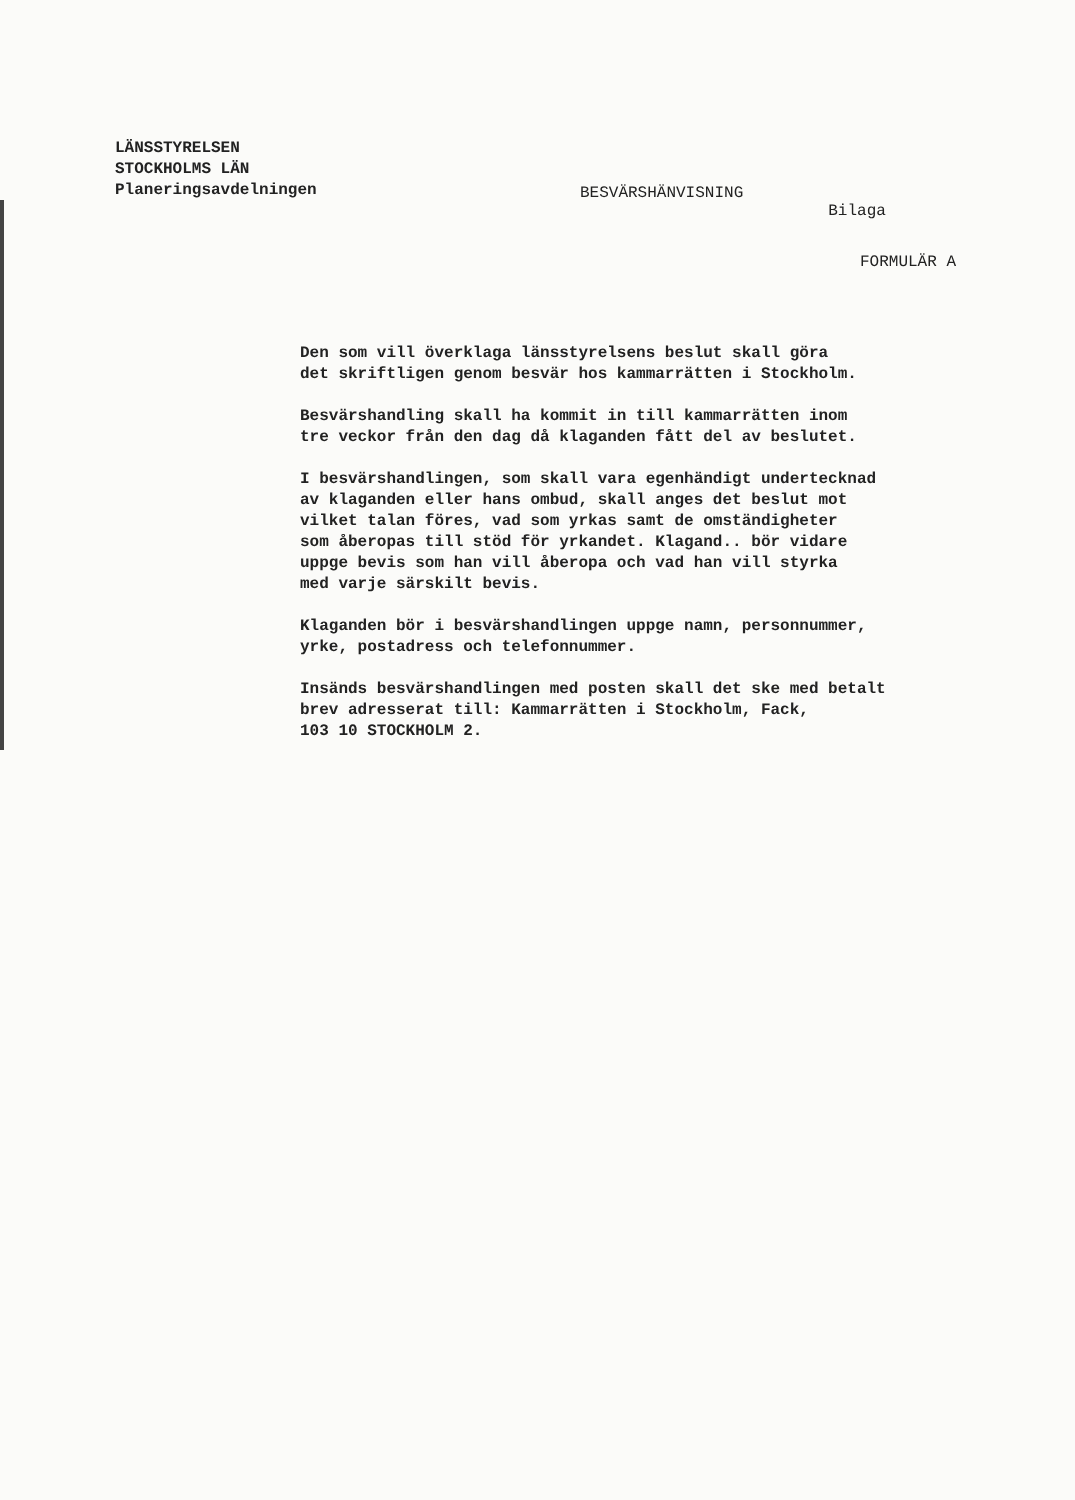LÄNSSTYRELSEN
STOCKHOLMS LÄN
Planeringsavdelningen
BESVÄRSHÄNVISNING Bilaga
FORMULÄR A
Den som vill överklaga länsstyrelsens beslut skall göra
det skriftligen genom besvär hos kammarrätten i Stockholm.
Besvärshandling skall ha kommit in till kammarrätten inom
tre veckor från den dag då klaganden fått del av beslutet.
I besvärshandlingen, som skall vara egenhändigt undertecknad
av klaganden eller hans ombud, skall anges det beslut mot
vilket talan föres, vad som yrkas samt de omständigheter
som åberopas till stöd för yrkandet. Klagand.. bör vidare
uppge bevis som han vill åberopa och vad han vill styrka
med varje särskilt bevis.
Klaganden bör i besvärshandlingen uppge namn, personnummer,
yrke, postadress och telefonnummer.
Insänds besvärshandlingen med posten skall det ske med betalt
brev adresserat till: Kammarrätten i Stockholm, Fack,
103 10 STOCKHOLM 2.